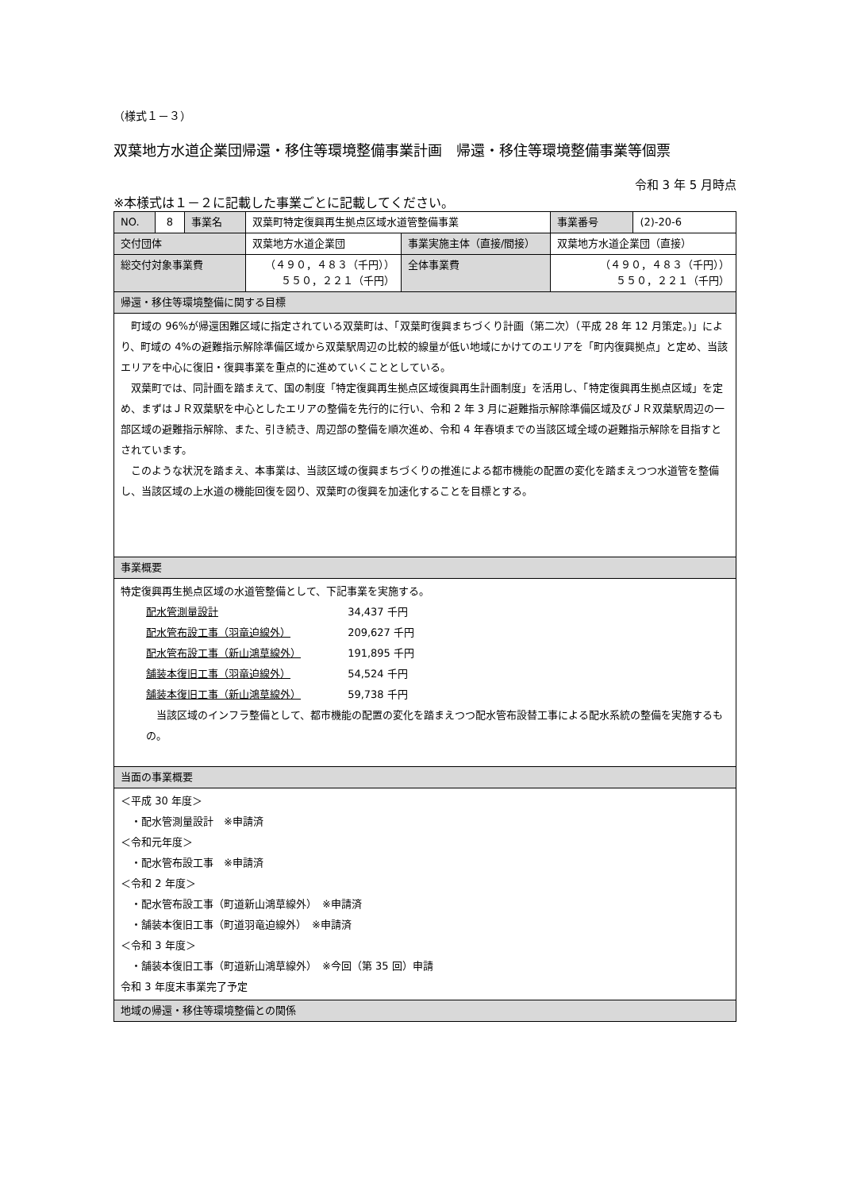（様式１－３）
双葉地方水道企業団帰還・移住等環境整備事業計画　帰還・移住等環境整備事業等個票
令和 3 年 5 月時点
※本様式は１－２に記載した事業ごとに記載してください。
| NO. | 8 | 事業名 | 双葉町特定復興再生拠点区域水道管整備事業 | | 事業番号 | (2)-20-6 |
| 交付団体 | | | 双葉地方水道企業団 | 事業実施主体（直接/間接） | 双葉地方水道企業団（直接） | |
| 総交付対象事業費 | | | （４９０，４８３（千円）） ５５０，２２１（千円） | 全体事業費 | （４９０，４８３（千円）） ５５０，２２１（千円） | |
| 帰還・移住等環境整備に関する目標 | | | | | | |
| 町域の 96%が帰還困難区域に指定されている双葉町は、「双葉町復興まちづくり計画（第二次）（平成 28 年 12 月策定。)」により、町域の 4%の避難指示解除準備区域から双葉駅周辺の比較的線量が低い地域にかけてのエリアを「町内復興拠点」と定め、当該エリアを中心に復旧・復興事業を重点的に進めていくこととしている。 双葉町では、同計画を踏まえて、国の制度「特定復興再生拠点区域復興再生計画制度」を活用し、「特定復興再生拠点区域」を定め、まずはＪＲ双葉駅を中心としたエリアの整備を先行的に行い、令和 2 年 3 月に避難指示解除準備区域及びＪＲ双葉駅周辺の一部区域の避難指示解除、また、引き続き、周辺部の整備を順次進め、令和 4 年春頃までの当該区域全域の避難指示解除を目指すとされています。 このような状況を踏まえ、本事業は、当該区域の復興まちづくりの推進による都市機能の配置の変化を踏まえつつ水道管を整備し、当該区域の上水道の機能回復を図り、双葉町の復興を加速化することを目標とする。 | | | | | | |
| 事業概要 | | | | | | |
| 特定復興再生拠点区域の水道管整備として、下記事業を実施する。 配水管測量設計 34,437 千円 配水管布設工事（羽竜迫線外） 209,627 千円 配水管布設工事（新山鴻草線外） 191,895 千円 舗装本復旧工事（羽竜迫線外） 54,524 千円 舗装本復旧工事（新山鴻草線外） 59,738 千円 当該区域のインフラ整備として、都市機能の配置の変化を踏まえつつ配水管布設替工事による配水系統の整備を実施するもの。 | | | | | | |
| 当面の事業概要 | | | | | | |
| ＜平成 30 年度＞ ・配水管測量設計 ※申請済 ＜令和元年度＞ ・配水管布設工事 ※申請済 ＜令和 2 年度＞ ・配水管布設工事（町道新山鴻草線外） ※申請済 ・舗装本復旧工事（町道羽竜迫線外） ※申請済 ＜令和 3 年度＞ ・舗装本復旧工事（町道新山鴻草線外） ※今回（第 35 回）申請 令和 3 年度末事業完了予定 | | | | | | |
| 地域の帰還・移住等環境整備との関係 | | | | | | |